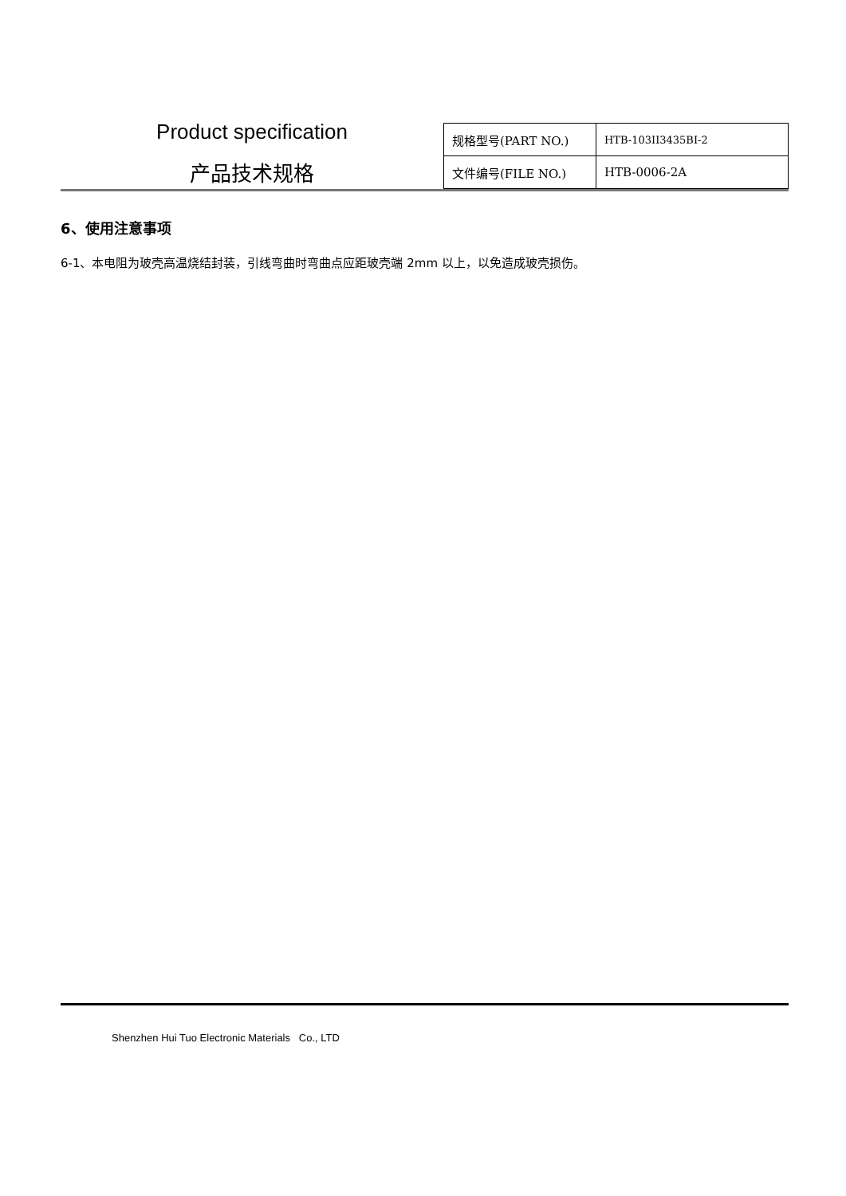Product specification
产品技术规格
| 规格型号(PART NO.) | HTB-103II3435BI-2 |
| 文件编号(FILE NO.) | HTB-0006-2A |
6、使用注意事项
6-1、本电阻为玻壳高温烧结封装，引线弯曲时弯曲点应距玻壳端 2mm 以上，以免造成玻壳损伤。
Shenzhen Hui Tuo Electronic Materials Co., LTD